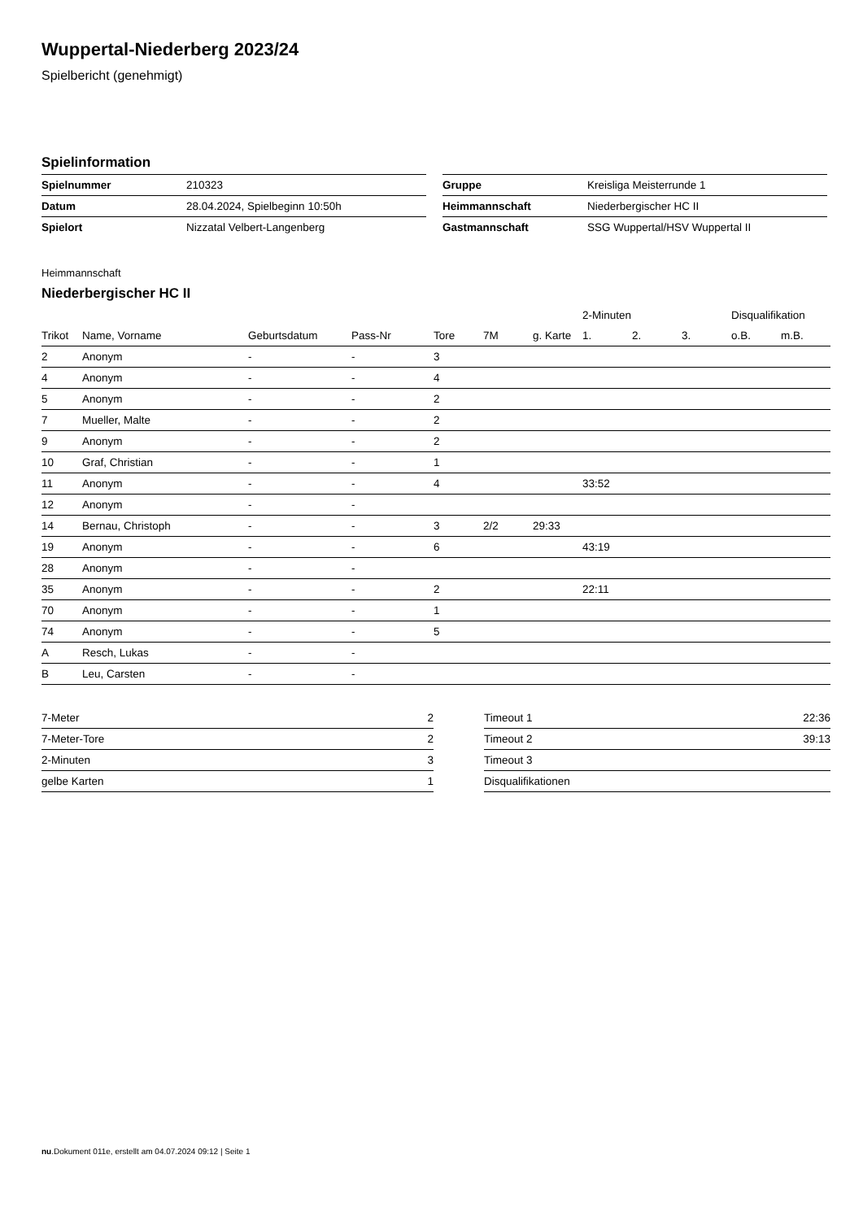Wuppertal-Niederberg 2023/24
Spielbericht (genehmigt)
Spielinformation
| Spielnummer | 210323 |
| Datum | 28.04.2024, Spielbeginn 10:50h |
| Spielort | Nizzatal Velbert-Langenberg |
| Gruppe | Kreisliga Meisterrunde 1 |
| Heimmannschaft | Niederbergischer HC II |
| Gastmannschaft | SSG Wuppertal/HSV Wuppertal II |
Heimmannschaft
Niederbergischer HC II
| | | | | | | | 2-Minuten | | | Disqualifikation | |
| --- | --- | --- | --- | --- | --- | --- | --- | --- | --- | --- | --- |
| Trikot | Name, Vorname | Geburtsdatum | Pass-Nr | Tore | 7M | g. Karte | 1. | 2. | 3. | o.B. | m.B. |
| 2 | Anonym | - | - | 3 | | | | | | | |
| 4 | Anonym | - | - | 4 | | | | | | | |
| 5 | Anonym | - | - | 2 | | | | | | | |
| 7 | Mueller, Malte | - | - | 2 | | | | | | | |
| 9 | Anonym | - | - | 2 | | | | | | | |
| 10 | Graf, Christian | - | - | 1 | | | | | | | |
| 11 | Anonym | - | - | 4 | | | 33:52 | | | | |
| 12 | Anonym | - | - | | | | | | | | |
| 14 | Bernau, Christoph | - | - | 3 | 2/2 | 29:33 | | | | | |
| 19 | Anonym | - | - | 6 | | | 43:19 | | | | |
| 28 | Anonym | - | - | | | | | | | | |
| 35 | Anonym | - | - | 2 | | | 22:11 | | | | |
| 70 | Anonym | - | - | 1 | | | | | | | |
| 74 | Anonym | - | - | 5 | | | | | | | |
| A | Resch, Lukas | - | - | | | | | | | | |
| B | Leu, Carsten | - | - | | | | | | | | |
| 7-Meter | 2 |
| 7-Meter-Tore | 2 |
| 2-Minuten | 3 |
| gelbe Karten | 1 |
| Timeout 1 | 22:36 |
| Timeout 2 | 39:13 |
| Timeout 3 | |
| Disqualifikationen | |
nu.Dokument 011e, erstellt am 04.07.2024 09:12 | Seite 1